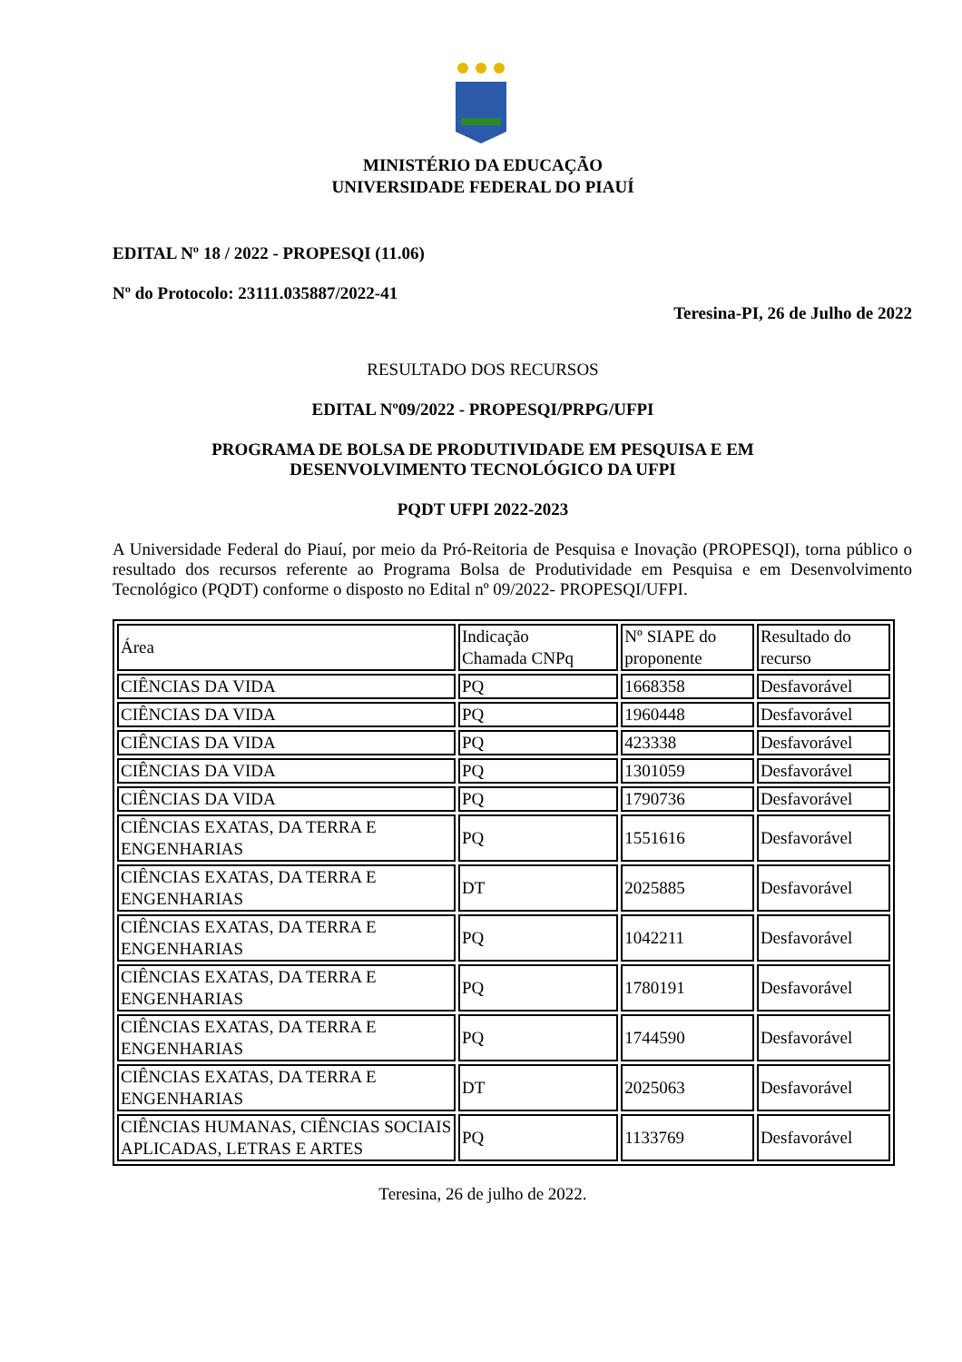MINISTÉRIO DA EDUCAÇÃO
UNIVERSIDADE FEDERAL DO PIAUÍ
EDITAL Nº 18 / 2022 - PROPESQI (11.06)
Nº do Protocolo: 23111.035887/2022-41
Teresina-PI, 26 de Julho de 2022
RESULTADO DOS RECURSOS
EDITAL Nº09/2022 - PROPESQI/PRPG/UFPI
PROGRAMA DE BOLSA DE PRODUTIVIDADE EM PESQUISA E EM
DESENVOLVIMENTO TECNOLÓGICO DA UFPI
PQDT UFPI 2022-2023
A Universidade Federal do Piauí, por meio da Pró-Reitoria de Pesquisa e Inovação (PROPESQI), torna público o resultado dos recursos referente ao Programa Bolsa de Produtividade em Pesquisa e em Desenvolvimento Tecnológico (PQDT) conforme o disposto no Edital nº 09/2022- PROPESQI/UFPI.
| Área | Indicação Chamada CNPq | Nº SIAPE do proponente | Resultado do recurso |
| CIÊNCIAS DA VIDA | PQ | 1668358 | Desfavorável |
| CIÊNCIAS DA VIDA | PQ | 1960448 | Desfavorável |
| CIÊNCIAS DA VIDA | PQ | 423338 | Desfavorável |
| CIÊNCIAS DA VIDA | PQ | 1301059 | Desfavorável |
| CIÊNCIAS DA VIDA | PQ | 1790736 | Desfavorável |
| CIÊNCIAS EXATAS, DA TERRA E ENGENHARIAS | PQ | 1551616 | Desfavorável |
| CIÊNCIAS EXATAS, DA TERRA E ENGENHARIAS | DT | 2025885 | Desfavorável |
| CIÊNCIAS EXATAS, DA TERRA E ENGENHARIAS | PQ | 1042211 | Desfavorável |
| CIÊNCIAS EXATAS, DA TERRA E ENGENHARIAS | PQ | 1780191 | Desfavorável |
| CIÊNCIAS EXATAS, DA TERRA E ENGENHARIAS | PQ | 1744590 | Desfavorável |
| CIÊNCIAS EXATAS, DA TERRA E ENGENHARIAS | DT | 2025063 | Desfavorável |
| CIÊNCIAS HUMANAS, CIÊNCIAS SOCIAIS APLICADAS, LETRAS E ARTES | PQ | 1133769 | Desfavorável |
Teresina, 26 de julho de 2022.